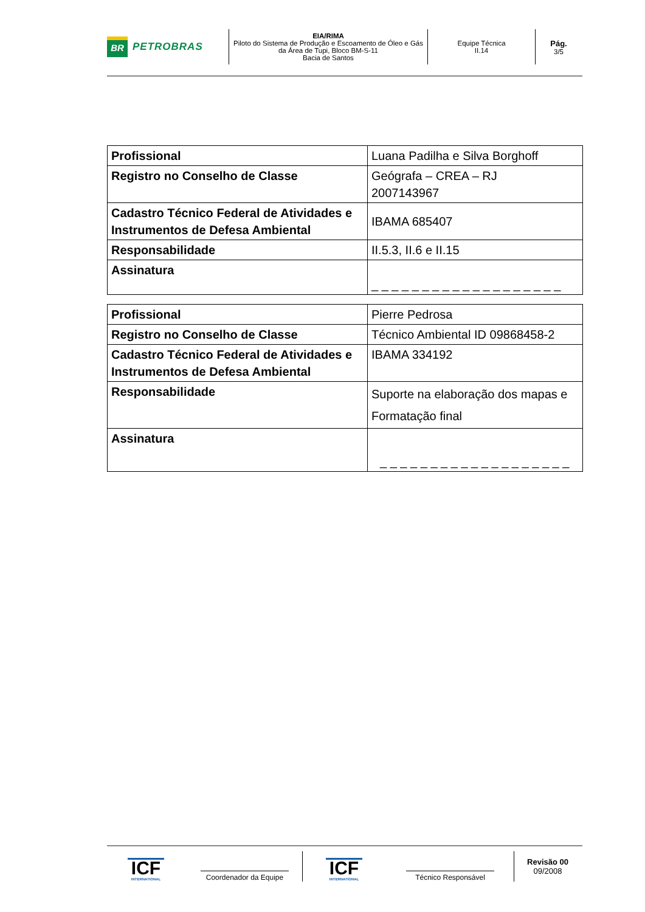BR
PETROBRAS
EIA/RIMA
Piloto do Sistema de Produção e Escoamento de Óleo e Gás da Área de Tupi, Bloco BM-S-11
Bacia de Santos
Equipe Técnica
II.14
Pág.
3/5
| Profissional | Luana Padilha e Silva Borghoff |
| Registro no Conselho de Classe | Geógrafa – CREA – RJ 2007143967 |
| Cadastro Técnico Federal de Atividades e Instrumentos de Defesa Ambiental | IBAMA 685407 |
| Responsabilidade | II.5.3, II.6 e II.15 |
| Assinatura | _ _ _ _ _ _ _ _ _ _ _ _ _ _ _ _ _ _ _ |
| Profissional | Pierre Pedrosa |
| Registro no Conselho de Classe | Técnico Ambiental ID 09868458-2 |
| Cadastro Técnico Federal de Atividades e Instrumentos de Defesa Ambiental | IBAMA 334192 |
| Responsabilidade | Suporte na elaboração dos mapas e Formatação final |
| Assinatura | _ _ _ _ _ _ _ _ _ _ _ _ _ _ _ _ _ _ _ |
ICF
INTERNATIONAL
Coordenador da Equipe
ICF
INTERNATIONAL
Técnico Responsável
Revisão 00
09/2008